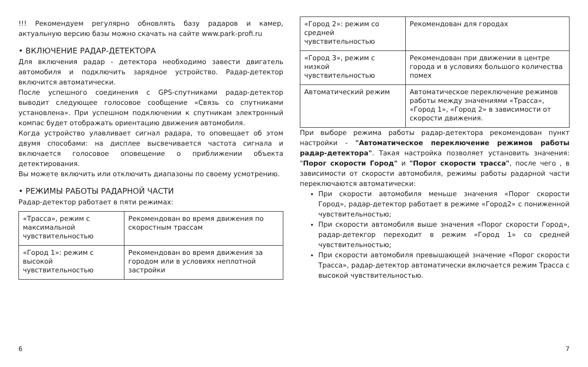!!! Рекомендуем регулярно обновлять базу радаров и камер, актуальную версию базы можно скачать на сайте www.park-profi.ru
• ВКЛЮЧЕНИЕ РАДАР-ДЕТЕКТОРА
Для включения радар - детектора необходимо завести двигатель автомобиля и подключить зарядное устройство. Радар-детектор включится автоматически.
После успешного соединения с GPS-спутниками радар-детектор выводит следующее голосовое сообщение «Связь со спутниками установлена». При успешном подключении к спутникам электронный компас будет отображать ориентацию движения автомобиля.
Когда устройство улавливает сигнал радара, то оповещает об этом двумя способами: на дисплее высвечивается частота сигнала и включается голосовое оповещение о приближении объекта детектирования.
Вы можете включить или отключить диапазоны по своему усмотрению.
• РЕЖИМЫ РАБОТЫ РАДАРНОЙ ЧАСТИ
Радар-детектор работает в пяти режимах:
| «Трасса», режим с максимальной чувствительностью | Рекомендован во время движения по скоростным трассам |
| «Город 1»: режим с высокой чувствительностью | Рекомендован во время движения за городом или в условиях неплотной застройки |
| «Город 2»: режим со средней чувствительностью | Рекомендован для городах |
| «Город 3», режим с низкой чувствительностью | Рекомендован при движении в центре города и в условиях большого количества помех |
| Автоматический режим | Автоматическое переключение режимов работы между значениями «Трасса», «Город 1», «Город 2» в зависимости от скорости движения. |
При выборе режима работы радар-детектора рекомендован пункт настройки - "Автоматическое переключение режимов работы радар-детектора". Такая настройка позволяет установить значения: "Порог скорости Город" и "Порог скорости трасса", после чего , в зависимости от скорости автомобиля, режимы работы радарной части переключаются автоматически:
При скорости автомобиля меньше значения «Порог скорости Город», радар-детектор работает в режиме «Город2» с пониженной чувствительностью;
При скорости автомобиля выше значения «Порог скорости Город», радар-детекгор переходит в режим «Город 1» со средней чувствительностью;
При скорости автомобиля превышающей значение «Порог скорости Трасса», радар-детектор автоматически включается режим Трасса с высокой чувствительностью.
6 7